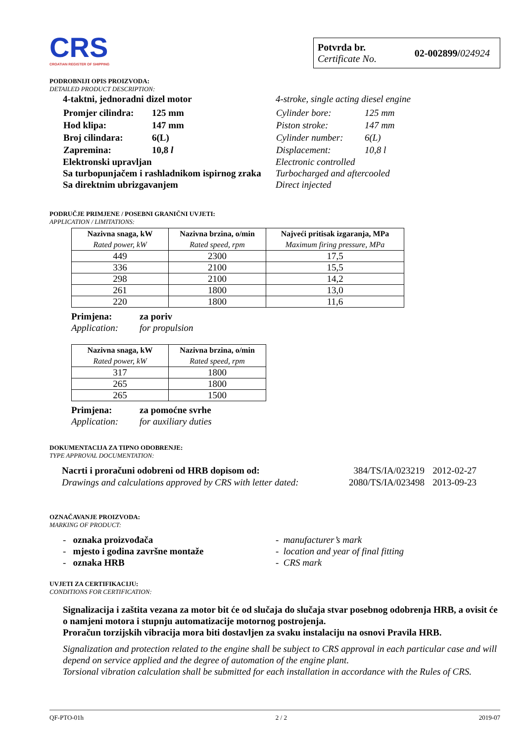CRS
CROATIAN REGISTER OF SHIPPING
Potvrda br.
Certificate No.
02-002899/024924
PODROBNIJI OPIS PROIZVODA:
DETAILED PRODUCT DESCRIPTION:
4-taktni, jednoradni dizel motor
| Promjer cilindra: | 125 mm |
| Hod klipa: | 147 mm |
| Broj cilindara: | 6(L) |
| Zapremina: | 10,8 l |
Elektronski upravljan
Sa turbopunjačem i rashladnikom ispirnog zraka
Sa direktnim ubrizgavanjem
4-stroke, single acting diesel engine
| Cylinder bore: | 125 mm |
| Piston stroke: | 147 mm |
| Cylinder number: | 6(L) |
| Displacement: | 10,8 l |
Electronic controlled
Turbocharged and aftercooled
Direct injected
PODRUČJE PRIMJENE / POSEBNI GRANIČNI UVJETI:
APPLICATION / LIMITATIONS:
| Nazivna snaga, kW Rated power, kW | Nazivna brzina, o/min Rated speed, rpm | Najveći pritisak izgaranja, MPa Maximum firing pressure, MPa |
| --- | --- | --- |
| 449 | 2300 | 17,5 |
| 336 | 2100 | 15,5 |
| 298 | 2100 | 14,2 |
| 261 | 1800 | 13,0 |
| 220 | 1800 | 11,6 |
Primjena: za poriv
Application: for propulsion
| Nazivna snaga, kW Rated power, kW | Nazivna brzina, o/min Rated speed, rpm |
| --- | --- |
| 317 | 1800 |
| 265 | 1800 |
| 265 | 1500 |
Primjena: za pomoćne svrhe
Application: for auxiliary duties
DOKUMENTACIJA ZA TIPNO ODOBRENJE:
TYPE APPROVAL DOCUMENTATION:
| Nacrti i proračuni odobreni od HRB dopisom od: | 384/TS/IA/023219 | 2012-02-27 |
| Drawings and calculations approved by CRS with letter dated: | 2080/TS/IA/023498 | 2013-09-23 |
OZNAČAVANJE PROIZVODA:
MARKING OF PRODUCT:
- oznaka proizvođača
- mjesto i godina završne montaže
- oznaka HRB
- manufacturer’s mark
- location and year of final fitting
- CRS mark
UVJETI ZA CERTIFIKACIJU:
CONDITIONS FOR CERTIFICATION:
Signalizacija i zaštita vezana za motor bit će od slučaja do slučaja stvar posebnog odobrenja HRB, a ovisit će o namjeni motora i stupnju automatizacije motornog postrojenja.
Proračun torzijskih vibracija mora biti dostavljen za svaku instalaciju na osnovi Pravila HRB.
Signalization and protection related to the engine shall be subject to CRS approval in each particular case and will depend on service applied and the degree of automation of the engine plant.
Torsional vibration calculation shall be submitted for each installation in accordance with the Rules of CRS.
QF-PTO-01h 2 / 2 2019-07